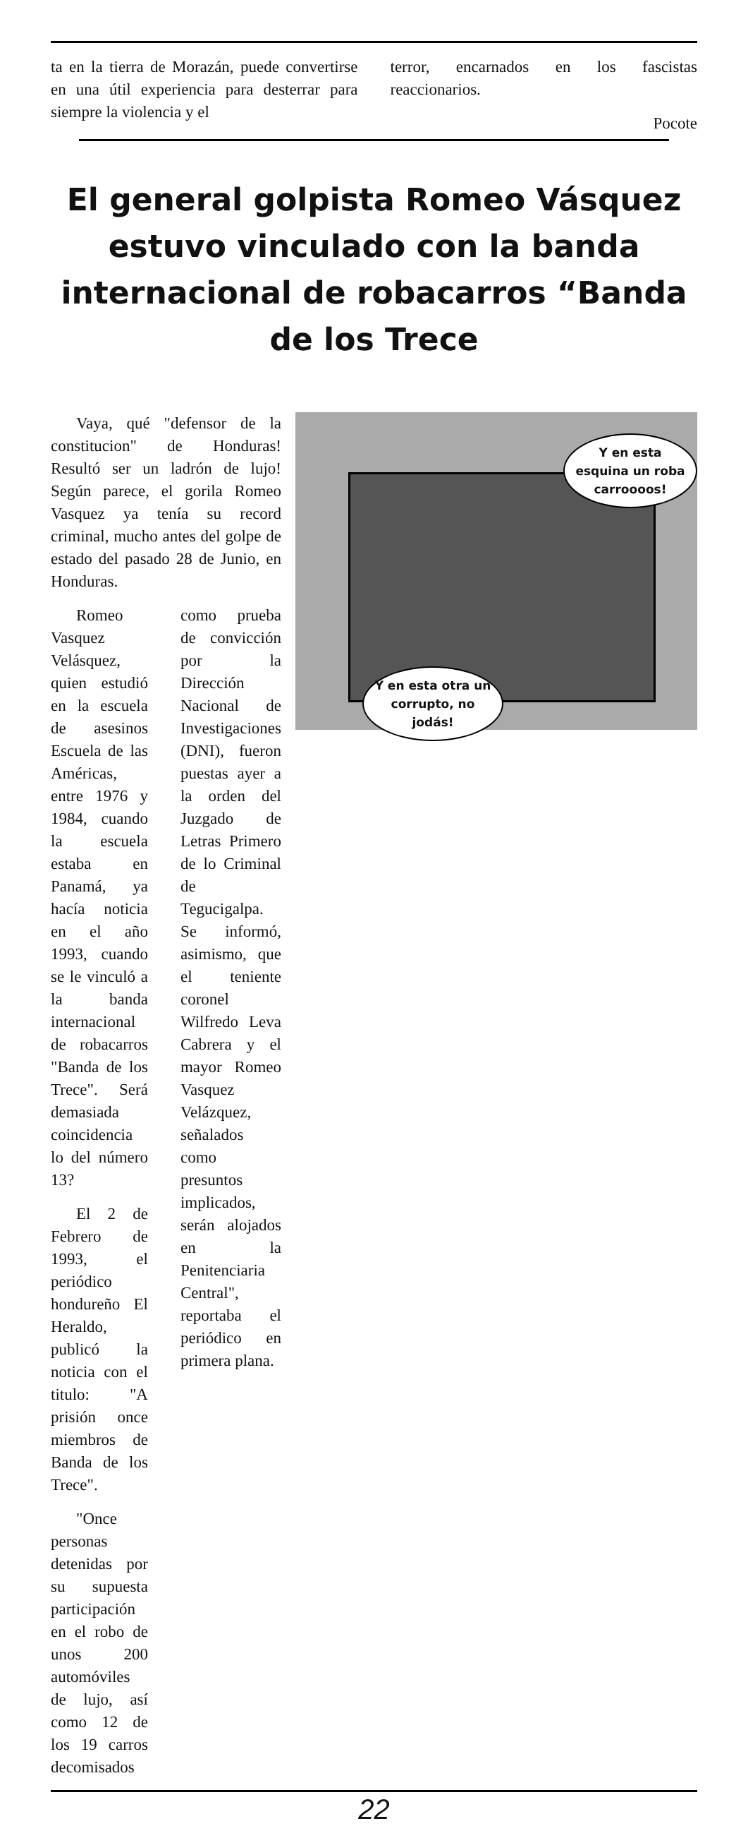ta en la tierra de Morazán, puede convertirse en una útil experiencia para desterrar para siempre la violencia y el
terror, encarnados en los fascistas reaccionarios.
Pocote
El general golpista Romeo Vásquez estuvo vinculado con la banda internacional de robacarros “Banda de los Trece
Y en esta esquina un roba carroooos!
Y en esta otra un corrupto, no jodás!
Vaya, qué "defensor de la constitucion" de Honduras! Resultó ser un ladrón de lujo! Según parece, el gorila Romeo Vasquez ya tenía su record criminal, mucho antes del golpe de estado del pasado 28 de Junio, en Honduras.
Romeo Vasquez Velásquez, quien estudió en la escuela de asesinos Escuela de las Américas, entre 1976 y 1984, cuando la escuela estaba en Panamá, ya hacía noticia en el año 1993, cuando se le vinculó a la banda internacional de robacarros "Banda de los Trece". Será demasiada coincidencia lo del número 13?
El 2 de Febrero de 1993, el periódico hondureño El Heraldo, publicó la noticia con el titulo: "A prisión once miembros de Banda de los Trece".
"Once personas detenidas por su supuesta participación en el robo de unos 200 automóviles de lujo, así como 12 de los 19 carros decomisados
como prueba de convicción por la Dirección Nacional de Investigaciones (DNI), fueron puestas ayer a la orden del Juzgado de Letras Primero de lo Criminal de Tegucigalpa. Se informó, asimismo, que el teniente coronel Wilfredo Leva Cabrera y el mayor Romeo Vasquez Velázquez, señalados como presuntos implicados, serán alojados en la Penitenciaria Central", reportaba el periódico en primera plana.
22